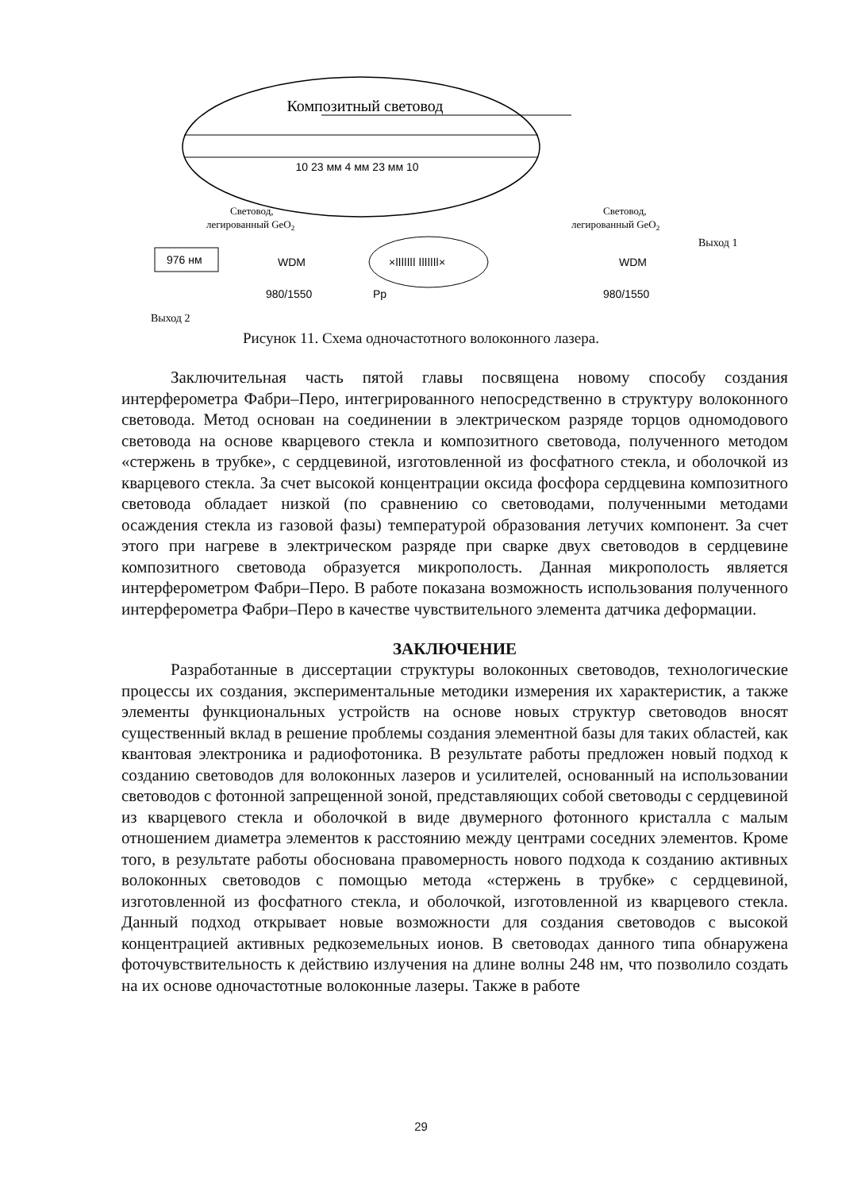Композитный световод
10 23 мм 4 мм 23 мм 10
Световод,
легированный GeO2
Световод,
легированный GeO2
976 нм
WDM
980/1550
×ǀǀǀǀǀǀǀ ǀǀǀǀǀǀǀ×
Pp
WDM
980/1550
Выход 1
Выход 2
Рисунок 11. Схема одночастотного волоконного лазера.
Заключительная часть пятой главы посвящена новому способу создания интерферометра Фабри–Перо, интегрированного непосредственно в структуру волоконного световода. Метод основан на соединении в электрическом разряде торцов одномодового световода на основе кварцевого стекла и композитного световода, полученного методом «стержень в трубке», с сердцевиной, изготовленной из фосфатного стекла, и оболочкой из кварцевого стекла. За счет высокой концентрации оксида фосфора сердцевина композитного световода обладает низкой (по сравнению со световодами, полученными методами осаждения стекла из газовой фазы) температурой образования летучих компонент. За счет этого при нагреве в электрическом разряде при сварке двух световодов в сердцевине композитного световода образуется микрополость. Данная микрополость является интерферометром Фабри–Перо. В работе показана возможность использования полученного интерферометра Фабри–Перо в качестве чувствительного элемента датчика деформации.
ЗАКЛЮЧЕНИЕ
Разработанные в диссертации структуры волоконных световодов, технологические процессы их создания, экспериментальные методики измерения их характеристик, а также элементы функциональных устройств на основе новых структур световодов вносят существенный вклад в решение проблемы создания элементной базы для таких областей, как квантовая электроника и радиофотоника. В результате работы предложен новый подход к созданию световодов для волоконных лазеров и усилителей, основанный на использовании световодов с фотонной запрещенной зоной, представляющих собой световоды с сердцевиной из кварцевого стекла и оболочкой в виде двумерного фотонного кристалла с малым отношением диаметра элементов к расстоянию между центрами соседних элементов. Кроме того, в результате работы обоснована правомерность нового подхода к созданию активных волоконных световодов с помощью метода «стержень в трубке» с сердцевиной, изготовленной из фосфатного стекла, и оболочкой, изготовленной из кварцевого стекла. Данный подход открывает новые возможности для создания световодов с высокой концентрацией активных редкоземельных ионов. В световодах данного типа обнаружена фоточувствительность к действию излучения на длине волны 248 нм, что позволило создать на их основе одночастотные волоконные лазеры. Также в работе
29